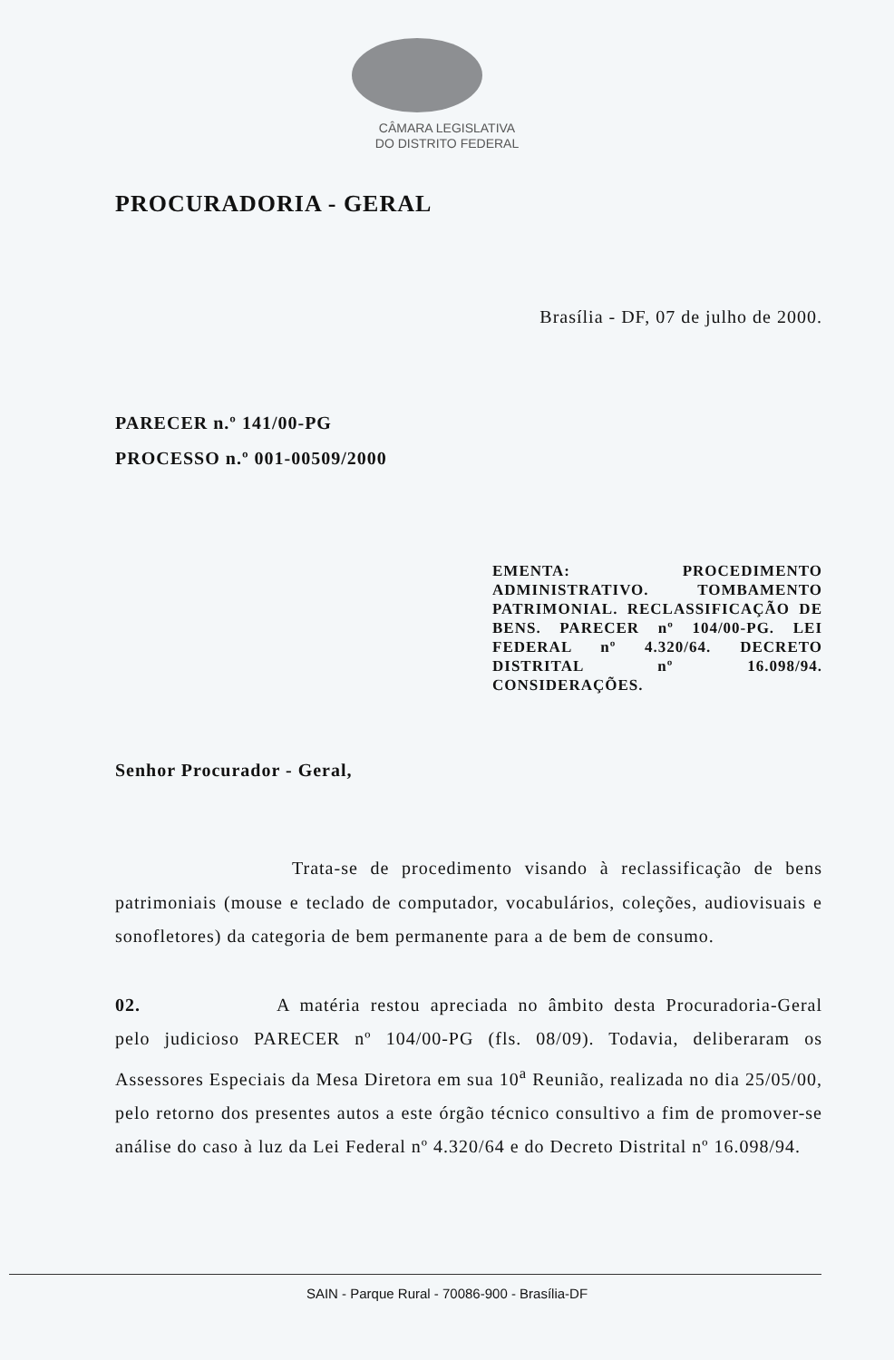CÂMARA LEGISLATIVA
DO DISTRITO FEDERAL
PROCURADORIA - GERAL
Brasília - DF, 07 de julho de 2000.
PARECER n.º 141/00-PG
PROCESSO n.º 001-00509/2000
EMENTA: PROCEDIMENTO ADMINISTRATIVO. TOMBAMENTO PATRIMONIAL. RECLASSIFICAÇÃO DE BENS. PARECER nº 104/00-PG. LEI FEDERAL nº 4.320/64. DECRETO DISTRITAL nº 16.098/94. CONSIDERAÇÕES.
Senhor Procurador - Geral,
Trata-se de procedimento visando à reclassificação de bens patrimoniais (mouse e teclado de computador, vocabulários, coleções, audiovisuais e sonofletores) da categoria de bem permanente para a de bem de consumo.
02. A matéria restou apreciada no âmbito desta Procuradoria-Geral pelo judicioso PARECER nº 104/00-PG (fls. 08/09). Todavia, deliberaram os Assessores Especiais da Mesa Diretora em sua 10<sup>a</sup> Reunião, realizada no dia 25/05/00, pelo retorno dos presentes autos a este órgão técnico consultivo a fim de promover-se análise do caso à luz da Lei Federal nº 4.320/64 e do Decreto Distrital nº 16.098/94.
SAIN - Parque Rural - 70086-900 - Brasília-DF